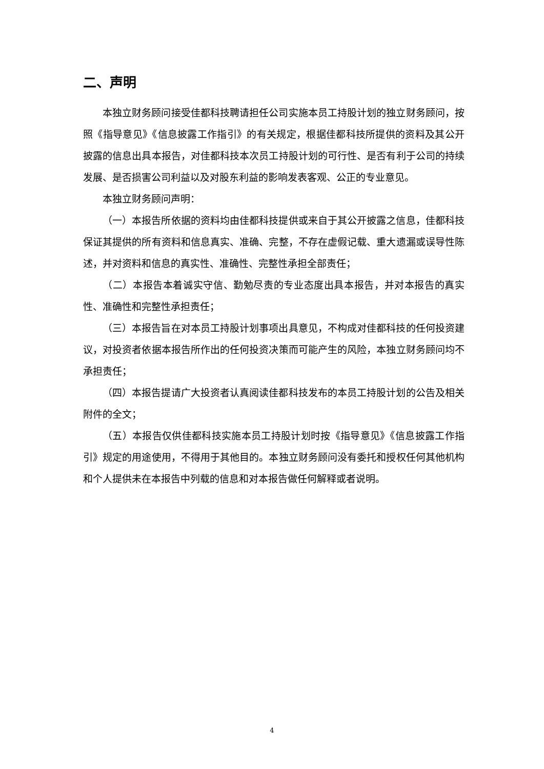二、声明
本独立财务顾问接受佳都科技聘请担任公司实施本员工持股计划的独立财务顾问，按照《指导意见》《信息披露工作指引》的有关规定，根据佳都科技所提供的资料及其公开披露的信息出具本报告，对佳都科技本次员工持股计划的可行性、是否有利于公司的持续发展、是否损害公司利益以及对股东利益的影响发表客观、公正的专业意见。
本独立财务顾问声明：
（一）本报告所依据的资料均由佳都科技提供或来自于其公开披露之信息，佳都科技保证其提供的所有资料和信息真实、准确、完整，不存在虚假记载、重大遗漏或误导性陈述，并对资料和信息的真实性、准确性、完整性承担全部责任；
（二）本报告本着诚实守信、勤勉尽责的专业态度出具本报告，并对本报告的真实性、准确性和完整性承担责任；
（三）本报告旨在对本员工持股计划事项出具意见，不构成对佳都科技的任何投资建议，对投资者依据本报告所作出的任何投资决策而可能产生的风险，本独立财务顾问均不承担责任；
（四）本报告提请广大投资者认真阅读佳都科技发布的本员工持股计划的公告及相关附件的全文；
（五）本报告仅供佳都科技实施本员工持股计划时按《指导意见》《信息披露工作指引》规定的用途使用，不得用于其他目的。本独立财务顾问没有委托和授权任何其他机构和个人提供未在本报告中列载的信息和对本报告做任何解释或者说明。
4